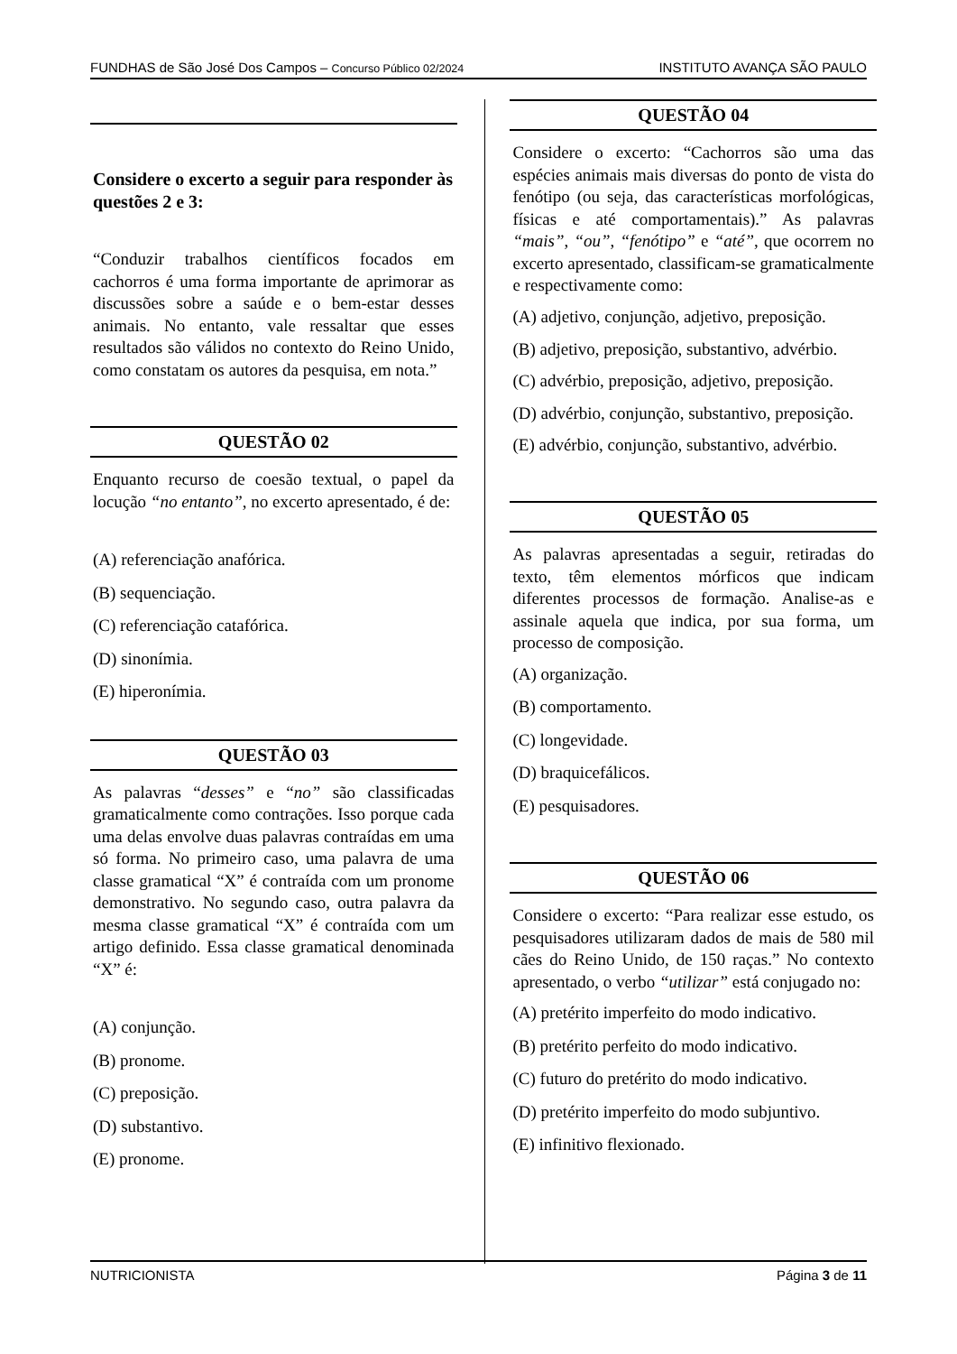FUNDHAS de São José Dos Campos – Concurso Público 02/2024 INSTITUTO AVANÇA SÃO PAULO
Considere o excerto a seguir para responder às questões 2 e 3:
“Conduzir trabalhos científicos focados em cachorros é uma forma importante de aprimorar as discussões sobre a saúde e o bem-estar desses animais. No entanto, vale ressaltar que esses resultados são válidos no contexto do Reino Unido, como constatam os autores da pesquisa, em nota.”
QUESTÃO 02
Enquanto recurso de coesão textual, o papel da locução “no entanto”, no excerto apresentado, é de:
(A) referenciação anafórica.
(B) sequenciação.
(C) referenciação catafórica.
(D) sinonímia.
(E) hiperonímia.
QUESTÃO 03
As palavras “desses” e “no” são classificadas gramaticalmente como contrações. Isso porque cada uma delas envolve duas palavras contraídas em uma só forma. No primeiro caso, uma palavra de uma classe gramatical “X” é contraída com um pronome demonstrativo. No segundo caso, outra palavra da mesma classe gramatical “X” é contraída com um artigo definido. Essa classe gramatical denominada “X” é:
(A) conjunção.
(B) pronome.
(C) preposição.
(D) substantivo.
(E) pronome.
QUESTÃO 04
Considere o excerto: “Cachorros são uma das espécies animais mais diversas do ponto de vista do fenótipo (ou seja, das características morfológicas, físicas e até comportamentais).” As palavras “mais”, “ou”, “fenótipo” e “até”, que ocorrem no excerto apresentado, classificam-se gramaticalmente e respectivamente como:
(A) adjetivo, conjunção, adjetivo, preposição.
(B) adjetivo, preposição, substantivo, advérbio.
(C) advérbio, preposição, adjetivo, preposição.
(D) advérbio, conjunção, substantivo, preposição.
(E) advérbio, conjunção, substantivo, advérbio.
QUESTÃO 05
As palavras apresentadas a seguir, retiradas do texto, têm elementos mórficos que indicam diferentes processos de formação. Analise-as e assinale aquela que indica, por sua forma, um processo de composição.
(A) organização.
(B) comportamento.
(C) longevidade.
(D) braquicefálicos.
(E) pesquisadores.
QUESTÃO 06
Considere o excerto: “Para realizar esse estudo, os pesquisadores utilizaram dados de mais de 580 mil cães do Reino Unido, de 150 raças.” No contexto apresentado, o verbo “utilizar” está conjugado no:
(A) pretérito imperfeito do modo indicativo.
(B) pretérito perfeito do modo indicativo.
(C) futuro do pretérito do modo indicativo.
(D) pretérito imperfeito do modo subjuntivo.
(E) infinitivo flexionado.
NUTRICIONISTA Página 3 de 11